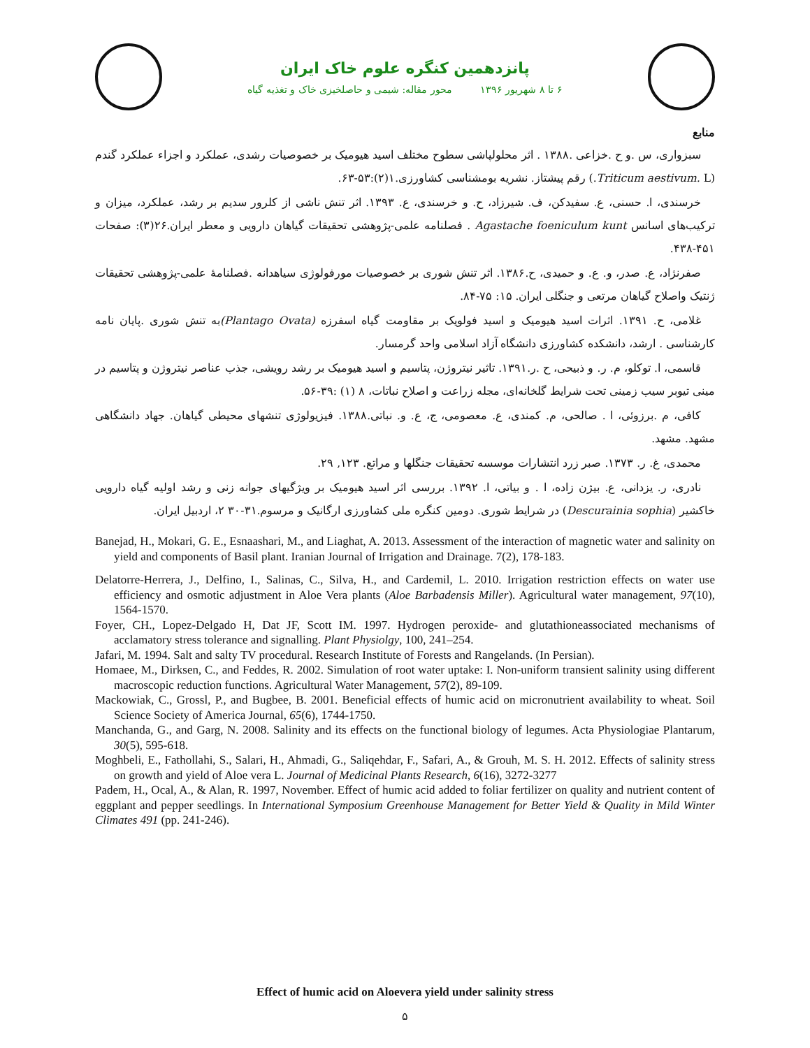پانزدهمین کنگره علوم خاک ایران
۶ تا ۸ شهریور ۱۳۹۶ محور مقاله: شیمی و حاصلخیزی خاک و تغذیه گیاه
منابع
سبزواری، س .و ح .خزاعی .۱۳۸۸ . اثر محلولپاشی سطوح مختلف اسید هیومیک بر خصوصیات رشدی، عملکرد و اجزاء عملکرد گندم (Triticum aestivum. L.) رقم پیشتاز. نشریه بومشناسی کشاورزی.۱(۲):۵۳-۶۳.
خرسندی، ا. حسنی، ع. سفیدکن، ف. شیرزاد، ح. و خرسندی، ع. ۱۳۹۳. اثر تنش ناشی از کلرور سدیم بر رشد، عملکرد، میزان و ترکیب‌های اسانس Agastache foeniculum kunt . فصلنامه علمی-پژوهشی تحقیقات گیاهان دارویی و معطر ایران.۲۶(۳): صفحات ۴۵۱-۴۳۸.
صفرنژاد، ع. صدر، و. ع. و حمیدی، ح.۱۳۸۶. اثر تنش شوری بر خصوصیات مورفولوژی سیاهدانه .فصلنامۀ علمی-پژوهشی تحقیقات ژنتیک واصلاح گیاهان مرتعی و جنگلی ایران. ۱۵: ۷۵-۸۴.
غلامی، ح. ۱۳۹۱. اثرات اسید هیومیک و اسید فولویک بر مقاومت گیاه اسفرزه (Plantago Ovata) به تنش شوری .پایان نامه کارشناسی . ارشد، دانشکده کشاورزی دانشگاه آزاد اسلامی واحد گرمسار.
قاسمی، ا. توکلو، م. ر. و ذبیحی، ح .ر.۱۳۹۱. تاثیر نیتروژن، پتاسیم و اسید هیومیک بر رشد رویشی، جذب عناصر نیتروژن و پتاسیم در مینی تیوبر سیب زمینی تحت شرایط گلخانه‌ای، مجله زراعت و اصلاح نباتات، ۸ (۱) :۳۹-۵۶.
کافی، م .برزوئی، ا . صالحی، م. کمندی، ع. معصومی، ج، ع. و. نباتی.۱۳۸۸. فیزیولوژی تنشهای محیطی گیاهان. جهاد دانشگاهی مشهد. مشهد.
محمدی، غ. ر. ۱۳۷۳. صبر زرد انتشارات موسسه تحقیقات جنگلها و مراتع. ۱۲۳, ۲۹.
نادری، ر. یزدانی، ع. بیژن زاده، ا . و بیاتی، ا. ۱۳۹۲. بررسی اثر اسید هیومیک بر ویژگیهای جوانه زنی و رشد اولیه گیاه دارویی خاکشیر (Descurainia sophia) در شرایط شوری. دومین کنگره ملی کشاورزی ارگانیک و مرسوم.۳۱-۳۰ ۲، اردبیل ایران.
Banejad, H., Mokari, G. E., Esnaashari, M., and Liaghat, A. 2013. Assessment of the interaction of magnetic water and salinity on yield and components of Basil plant. Iranian Journal of Irrigation and Drainage. 7(2), 178-183.
Delatorre-Herrera, J., Delfino, I., Salinas, C., Silva, H., and Cardemil, L. 2010. Irrigation restriction effects on water use efficiency and osmotic adjustment in Aloe Vera plants (Aloe Barbadensis Miller). Agricultural water management, 97(10), 1564-1570.
Foyer, CH., Lopez-Delgado H, Dat JF, Scott IM. 1997. Hydrogen peroxide- and glutathioneassociated mechanisms of acclamatory stress tolerance and signalling. Plant Physiolgy, 100, 241–254.
Jafari, M. 1994. Salt and salty TV procedural. Research Institute of Forests and Rangelands. (In Persian).
Homaee, M., Dirksen, C., and Feddes, R. 2002. Simulation of root water uptake: I. Non-uniform transient salinity using different macroscopic reduction functions. Agricultural Water Management, 57(2), 89-109.
Mackowiak, C., Grossl, P., and Bugbee, B. 2001. Beneficial effects of humic acid on micronutrient availability to wheat. Soil Science Society of America Journal, 65(6), 1744-1750.
Manchanda, G., and Garg, N. 2008. Salinity and its effects on the functional biology of legumes. Acta Physiologiae Plantarum, 30(5), 595-618.
Moghbeli, E., Fathollahi, S., Salari, H., Ahmadi, G., Saliqehdar, F., Safari, A., & Grouh, M. S. H. 2012. Effects of salinity stress on growth and yield of Aloe vera L. Journal of Medicinal Plants Research, 6(16), 3272-3277
Padem, H., Ocal, A., & Alan, R. 1997, November. Effect of humic acid added to foliar fertilizer on quality and nutrient content of eggplant and pepper seedlings. In International Symposium Greenhouse Management for Better Yield & Quality in Mild Winter Climates 491 (pp. 241-246).
Effect of humic acid on Aloevera yield under salinity stress
۵